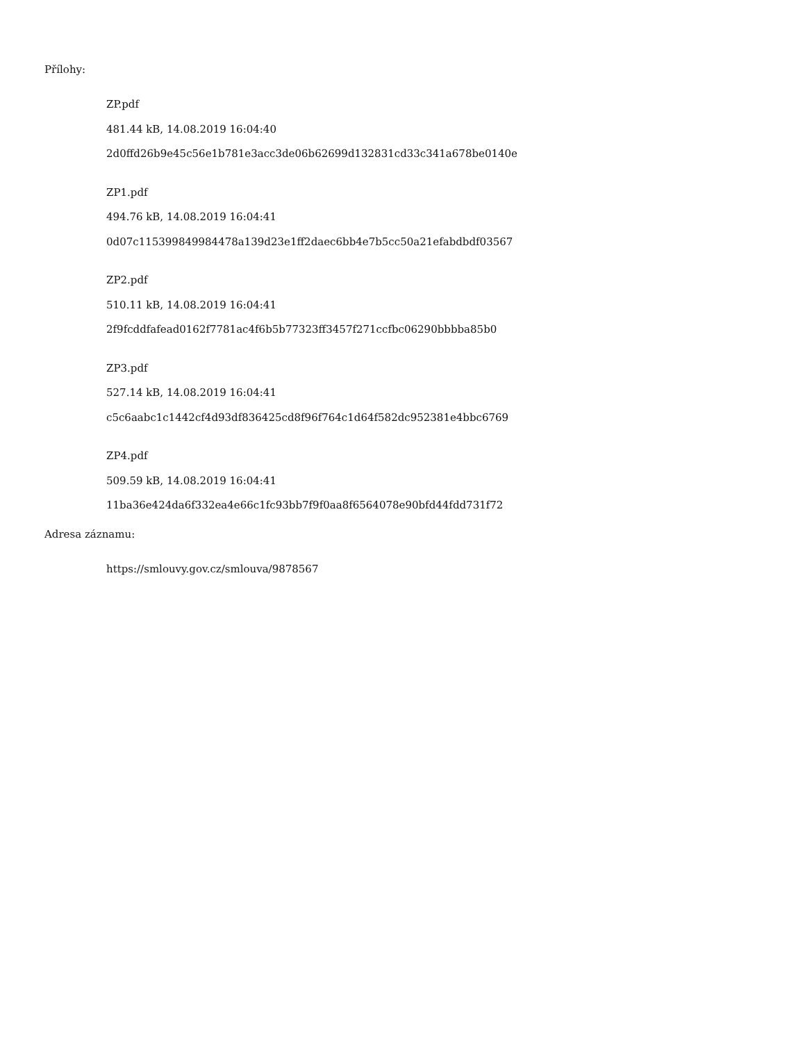Přílohy:
ZP.pdf
481.44 kB, 14.08.2019 16:04:40
2d0ffd26b9e45c56e1b781e3acc3de06b62699d132831cd33c341a678be0140e
ZP1.pdf
494.76 kB, 14.08.2019 16:04:41
0d07c115399849984478a139d23e1ff2daec6bb4e7b5cc50a21efabdbdf03567
ZP2.pdf
510.11 kB, 14.08.2019 16:04:41
2f9fcddfafead0162f7781ac4f6b5b77323ff3457f271ccfbc06290bbbba85b0
ZP3.pdf
527.14 kB, 14.08.2019 16:04:41
c5c6aabc1c1442cf4d93df836425cd8f96f764c1d64f582dc952381e4bbc6769
ZP4.pdf
509.59 kB, 14.08.2019 16:04:41
11ba36e424da6f332ea4e66c1fc93bb7f9f0aa8f6564078e90bfd44fdd731f72
Adresa záznamu:
https://smlouvy.gov.cz/smlouva/9878567